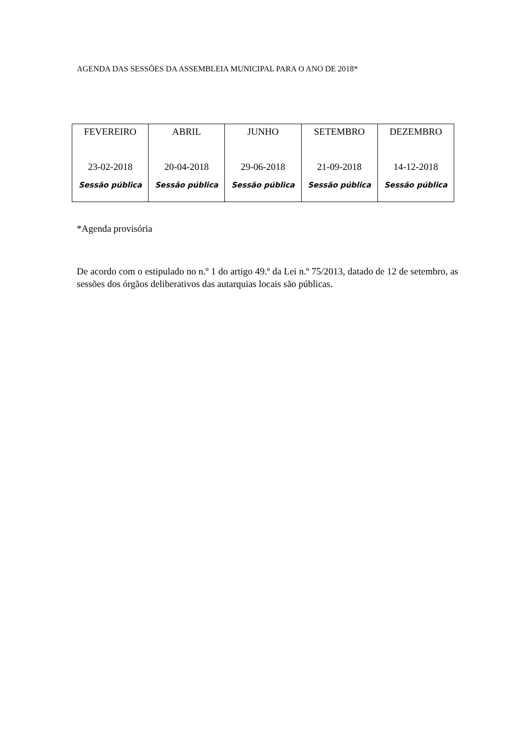AGENDA DAS SESSÕES DA ASSEMBLEIA MUNICIPAL PARA O ANO DE 2018*
| FEVEREIRO 23-02-2018 Sessão pública | ABRIL 20-04-2018 Sessão pública | JUNHO 29-06-2018 Sessão pública | SETEMBRO 21-09-2018 Sessão pública | DEZEMBRO 14-12-2018 Sessão pública |
*Agenda provisória
De acordo com o estipulado no n.º 1 do artigo 49.º da Lei n.º 75/2013, datado de 12 de setembro, as sessões dos órgãos deliberativos das autarquias locais são públicas.